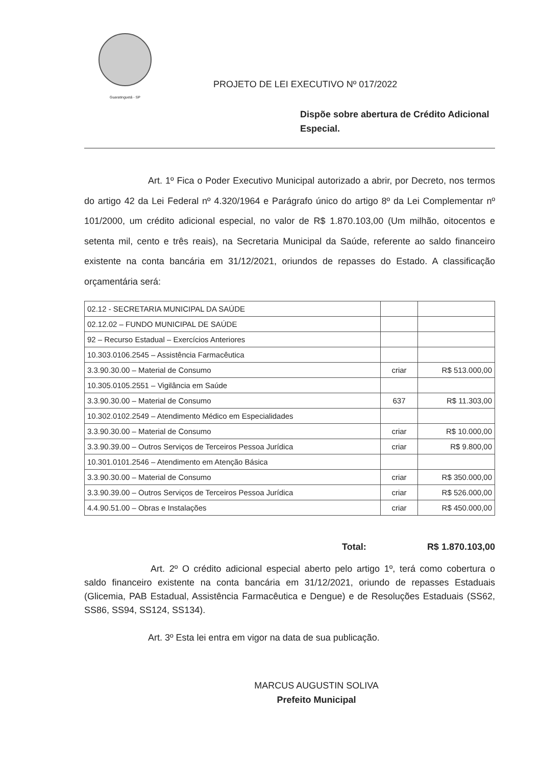Guaratinguetá - SP
PROJETO DE LEI EXECUTIVO Nº 017/2022
Dispõe sobre abertura de Crédito Adicional Especial.
Art. 1º Fica o Poder Executivo Municipal autorizado a abrir, por Decreto, nos termos do artigo 42 da Lei Federal nº 4.320/1964 e Parágrafo único do artigo 8º da Lei Complementar nº 101/2000, um crédito adicional especial, no valor de R$ 1.870.103,00 (Um milhão, oitocentos e setenta mil, cento e três reais), na Secretaria Municipal da Saúde, referente ao saldo financeiro existente na conta bancária em 31/12/2021, oriundos de repasses do Estado. A classificação orçamentária será:
| 02.12 - SECRETARIA MUNICIPAL DA SAÚDE | | |
| 02.12.02 – FUNDO MUNICIPAL DE SAÚDE | | |
| 92 – Recurso Estadual – Exercícios Anteriores | | |
| 10.303.0106.2545 – Assistência Farmacêutica | | |
| 3.3.90.30.00 – Material de Consumo | criar | R$ 513.000,00 |
| 10.305.0105.2551 – Vigilância em Saúde | | |
| 3.3.90.30.00 – Material de Consumo | 637 | R$ 11.303,00 |
| 10.302.0102.2549 – Atendimento Médico em Especialidades | | |
| 3.3.90.30.00 – Material de Consumo | criar | R$ 10.000,00 |
| 3.3.90.39.00 – Outros Serviços de Terceiros Pessoa Jurídica | criar | R$ 9.800,00 |
| 10.301.0101.2546 – Atendimento em Atenção Básica | | |
| 3.3.90.30.00 – Material de Consumo | criar | R$ 350.000,00 |
| 3.3.90.39.00 – Outros Serviços de Terceiros Pessoa Jurídica | criar | R$ 526.000,00 |
| 4.4.90.51.00 – Obras e Instalações | criar | R$ 450.000,00 |
Total: R$ 1.870.103,00
Art. 2º O crédito adicional especial aberto pelo artigo 1º, terá como cobertura o saldo financeiro existente na conta bancária em 31/12/2021, oriundo de repasses Estaduais (Glicemia, PAB Estadual, Assistência Farmacêutica e Dengue) e de Resoluções Estaduais (SS62, SS86, SS94, SS124, SS134).
Art. 3º Esta lei entra em vigor na data de sua publicação.
MARCUS AUGUSTIN SOLIVA
Prefeito Municipal